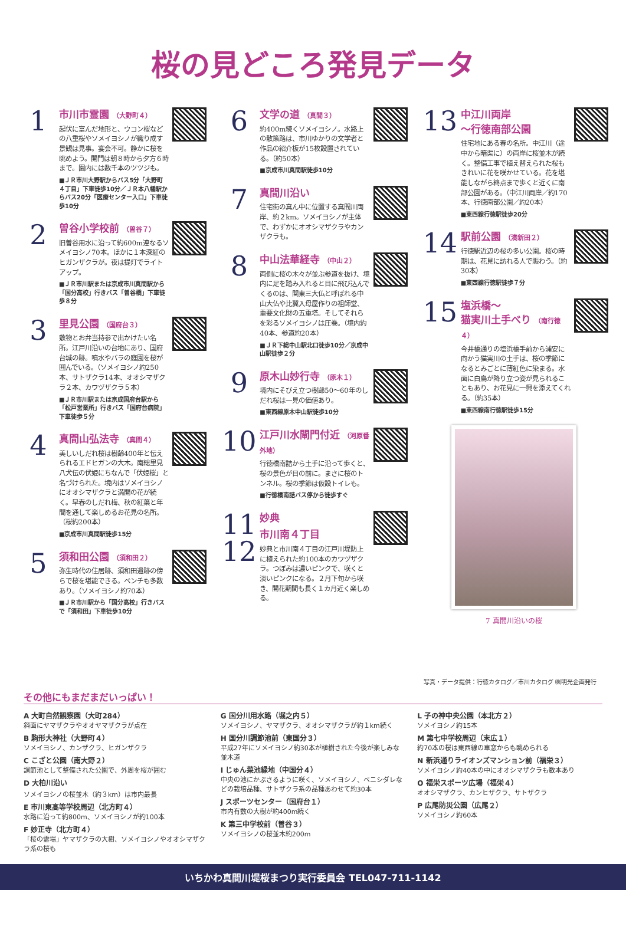桜の見どころ発見データ
1
市川市霊園 （大野町４）
起伏に富んだ地形と、ウコン桜などの八重桜やソメイヨシノが織り成す景観は見事。宴会不可。静かに桜を眺めよう。開門は朝８時から夕方６時まで。園内には数千本のツツジも。
■ＪＲ市川大野駅からバス5分「大野町４丁目」下車徒歩10分／ＪＲ本八幡駅からバス20分「医療センター入口」下車徒歩10分
2
曽谷小学校前 （曽谷７）
旧曽谷用水に沿って約600m連なるソメイヨシノ70本。ほかに１本深紅のヒガンザクラが。夜は提灯でライトアップ。
■ＪＲ市川駅または京成市川真間駅から「国分高校」行きバス「曽谷橋」下車徒歩８分
3
里見公園 （国府台３）
敷物とお弁当持参で出かけたい名所。江戸川沿いの台地にあり、国府台城の跡。噴水やバラの庭園を桜が囲んでいる。（ソメイヨシノ約250本、サトザクラ14本、オオシマザクラ２本、カワヅザクラ５本）
■ＪＲ市川駅または京成国府台駅から「松戸営業所」行きバス「国府台病院」下車徒歩５分
4
真間山弘法寺 （真間４）
美しいしだれ桜は樹齢400年と伝えられるエドヒガンの大木。南総里見八犬伝の伏姫にちなんで「伏姫桜」と名づけられた。境内はソメイヨシノにオオシマザクラと満開の花が続く。早春のしだれ梅、秋の紅葉と年間を通して楽しめるお花見の名所。（桜約200本）
■京成市川真間駅徒歩15分
5
須和田公園 （須和田２）
弥生時代の住居跡、須和田遺跡の傍らで桜を堪能できる。ベンチも多数あり。（ソメイヨシノ約70本）
■ＪＲ市川駅から「国分高校」行きバスで「須和田」下車徒歩10分
6
文学の道 （真間３）
約400m続くソメイヨシノ。水路上の散策路は、市川ゆかりの文学者と作品の紹介板が15枚設置されている。（約50本）
■京成市川真間駅徒歩10分
7
真間川沿い
住宅街の真ん中に位置する真間川両岸、約２km。ソメイヨシノが主体で、わずかにオオシマザクラやカンザクラも。
8
中山法華経寺 （中山２）
両側に桜の木々が並ぶ参道を抜け、境内に足を踏み入れると目に飛び込んでくるのは、関東三大仏と呼ばれる中山大仏や比翼入母屋作りの祖師堂、重要文化財の五重塔。そしてそれらを彩るソメイヨシノは圧巻。（境内約40本、参道約20本）
■ＪＲ下総中山駅北口徒歩10分／京成中山駅徒歩２分
9
原木山妙行寺 （原木１）
境内にそびえ立つ樹齢50～60年のしだれ桜は一見の価値あり。
■東西線原木中山駅徒歩10分
10
江戸川水閘門付近 （河原番外地）
行徳橋南詰から土手に沿って歩くと、桜の景色が目の前に。まさに桜のトンネル。桜の季節は仮設トイレも。
■行徳橋南詰バス停から徒歩すぐ
11
12
妙典
市川南４丁目
妙典と市川南４丁目の江戸川堤防上に植えられた約100本のカワヅザクラ。つぼみは濃いピンクで、咲くと淡いピンクになる。２月下旬から咲き、開花期間も長く１カ月近く楽しめる。
13
中江川両岸
～行徳南部公園
住宅地にある春の名所。中江川（途中から暗渠に）の両岸に桜並木が続く。整備工事で植え替えられた桜もきれいに花を咲かせている。花を堪能しながら終点まで歩くと近くに南部公園がある。（中江川両岸／約170本、行徳南部公園／約20本）
■東西線行徳駅徒歩20分
14
駅前公園 （湊新田２）
行徳駅近辺の桜の多い公園。桜の時期は、花見に訪れる人で賑わう。（約30本）
■東西線行徳駅徒歩７分
15
塩浜橋～
猫実川土手べり （南行徳４）
今井橋通りの塩浜橋手前から浦安に向かう猫実川の土手は、桜の季節になるとみごとに薄紅色に染まる。水面に白鳥が降り立つ姿が見られることもあり、お花見に一興を添えてくれる。（約35本）
■東西線南行徳駅徒歩15分
7 真間川沿いの桜
写真・データ提供：行徳カタログ／市川カタログ ㈱明光企画発行
その他にもまだまだいっぱい！
A 大町自然観察園（大町284）
斜面にヤマザクラやオオヤマザクラが点在
B 駒形大神社（大野町４）
ソメイヨシノ、カンザクラ、ヒガンザクラ
C こざと公園（南大野２）
調節池として整備された公園で、外周を桜が囲む
D 大柏川沿い
ソメイヨシノの桜並木（約３km）は市内最長
E 市川東高等学校周辺（北方町４）
水路に沿って約800m、ソメイヨシノが約100本
F 妙正寺（北方町４）
「桜の霊場」ヤマザクラの大樹、ソメイヨシノやオオシマザクラ系の桜も
G 国分川用水路（堀之内５）
ソメイヨシノ、ヤマザクラ、オオシマザクラが約１km続く
H 国分川調節池前（東国分３）
平成27年にソメイヨシノ約30本が植樹された今後が楽しみな並木道
I じゅん菜池緑地（中国分４）
中央の池にかぶさるように咲く、ソメイヨシノ、ベニシダレなどの栽培品種、サトザクラ系の品種あわせて約30本
J スポーツセンター（国府台１）
市内有数の大樹が約400m続く
K 第三中学校前（曽谷３）
ソメイヨシノの桜並木約200m
L 子の神中央公園（本北方２）
ソメイヨシノ約15本
M 第七中学校周辺（末広１）
約70本の桜は東西線の車窓からも眺められる
N 新浜通りライオンズマンション前（福栄３）
ソメイヨシノ約40本の中にオオシマザクラも数本あり
O 福栄スポーツ広場（福栄４）
オオシマザクラ、カンヒザクラ、サトザクラ
P 広尾防災公園（広尾２）
ソメイヨシノ約60本
いちかわ真間川堤桜まつり実行委員会 TEL047-711-1142